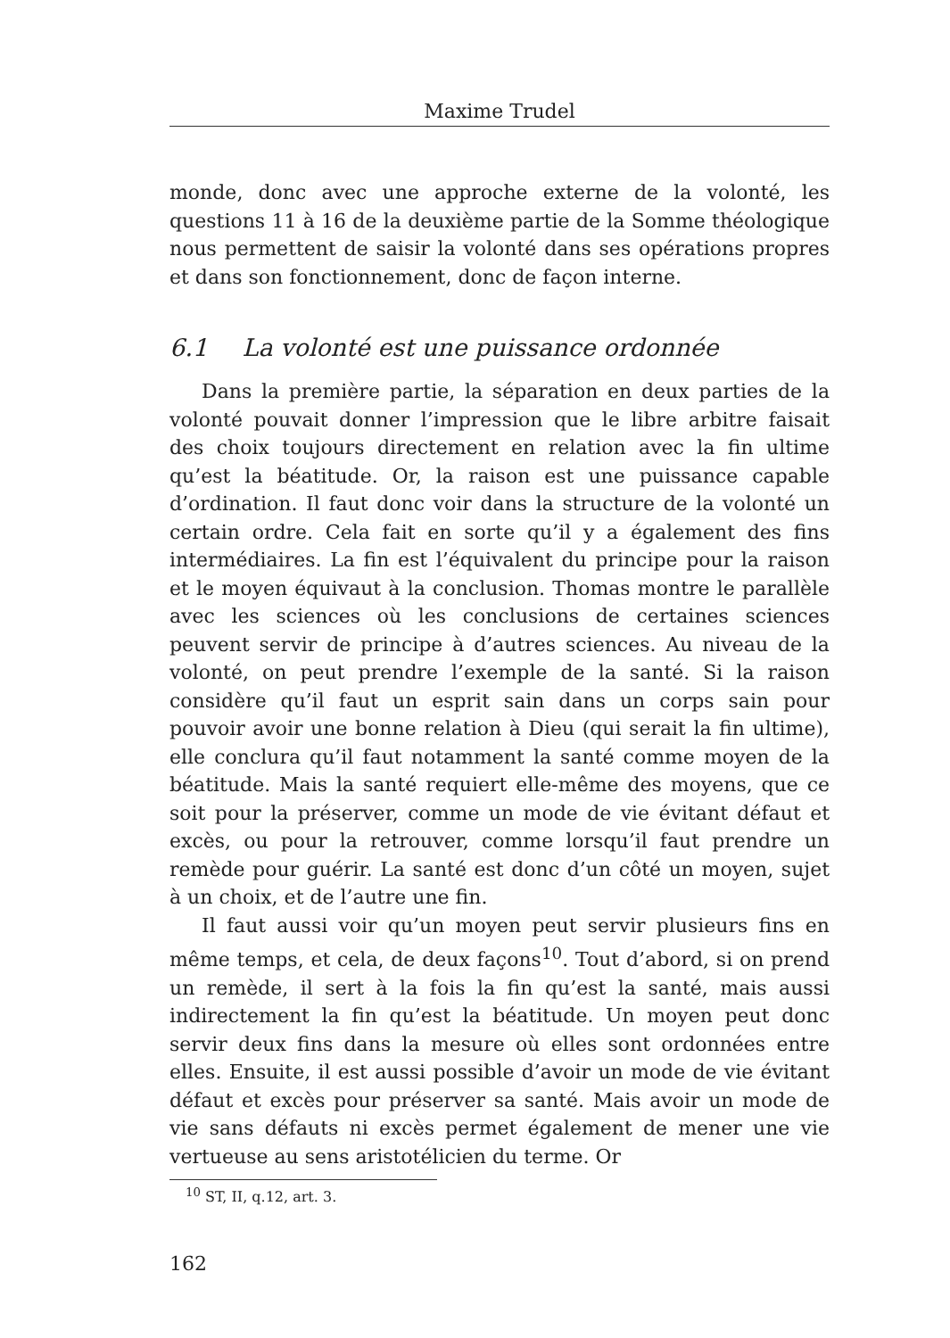Maxime Trudel
monde, donc avec une approche externe de la volonté, les questions 11 à 16 de la deuxième partie de la Somme théologique nous permettent de saisir la volonté dans ses opérations propres et dans son fonctionnement, donc de façon interne.
6.1 La volonté est une puissance ordonnée
Dans la première partie, la séparation en deux parties de la volonté pouvait donner l’impression que le libre arbitre faisait des choix toujours directement en relation avec la fin ultime qu’est la béatitude. Or, la raison est une puissance capable d’ordination. Il faut donc voir dans la structure de la volonté un certain ordre. Cela fait en sorte qu’il y a également des fins intermédiaires. La fin est l’équivalent du principe pour la raison et le moyen équivaut à la conclusion. Thomas montre le parallèle avec les sciences où les conclusions de certaines sciences peuvent servir de principe à d’autres sciences. Au niveau de la volonté, on peut prendre l’exemple de la santé. Si la raison considère qu’il faut un esprit sain dans un corps sain pour pouvoir avoir une bonne relation à Dieu (qui serait la fin ultime), elle conclura qu’il faut notamment la santé comme moyen de la béatitude. Mais la santé requiert elle-même des moyens, que ce soit pour la préserver, comme un mode de vie évitant défaut et excès, ou pour la retrouver, comme lorsqu’il faut prendre un remède pour guérir. La santé est donc d’un côté un moyen, sujet à un choix, et de l’autre une fin.
Il faut aussi voir qu’un moyen peut servir plusieurs fins en même temps, et cela, de deux façons<sup>10</sup>. Tout d’abord, si on prend un remède, il sert à la fois la fin qu’est la santé, mais aussi indirectement la fin qu’est la béatitude. Un moyen peut donc servir deux fins dans la mesure où elles sont ordonnées entre elles. Ensuite, il est aussi possible d’avoir un mode de vie évitant défaut et excès pour préserver sa santé. Mais avoir un mode de vie sans défauts ni excès permet également de mener une vie vertueuse au sens aristotélicien du terme. Or
<sup>10</sup> ST, II, q.12, art. 3.
162